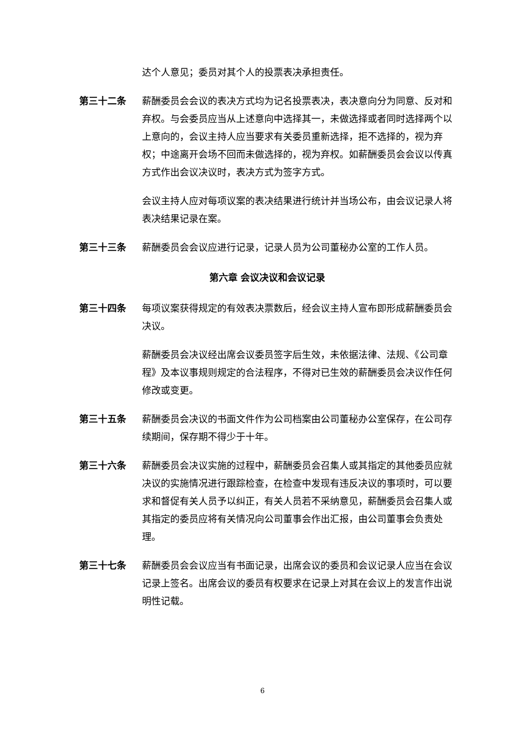达个人意见；委员对其个人的投票表决承担责任。
第三十二条 薪酬委员会会议的表决方式均为记名投票表决，表决意向分为同意、反对和弃权。与会委员应当从上述意向中选择其一，未做选择或者同时选择两个以上意向的，会议主持人应当要求有关委员重新选择，拒不选择的，视为弃权；中途离开会场不回而未做选择的，视为弃权。如薪酬委员会会议以传真方式作出会议决议时，表决方式为签字方式。
会议主持人应对每项议案的表决结果进行统计并当场公布，由会议记录人将表决结果记录在案。
第三十三条 薪酬委员会会议应进行记录，记录人员为公司董秘办公室的工作人员。
第六章 会议决议和会议记录
第三十四条 每项议案获得规定的有效表决票数后，经会议主持人宣布即形成薪酬委员会决议。
薪酬委员会决议经出席会议委员签字后生效，未依据法律、法规、《公司章程》及本议事规则规定的合法程序，不得对已生效的薪酬委员会决议作任何修改或变更。
第三十五条 薪酬委员会决议的书面文件作为公司档案由公司董秘办公室保存，在公司存续期间，保存期不得少于十年。
第三十六条 薪酬委员会决议实施的过程中，薪酬委员会召集人或其指定的其他委员应就决议的实施情况进行跟踪检查，在检查中发现有违反决议的事项时，可以要求和督促有关人员予以纠正，有关人员若不采纳意见，薪酬委员会召集人或其指定的委员应将有关情况向公司董事会作出汇报，由公司董事会负责处理。
第三十七条 薪酬委员会会议应当有书面记录，出席会议的委员和会议记录人应当在会议记录上签名。出席会议的委员有权要求在记录上对其在会议上的发言作出说明性记载。
6